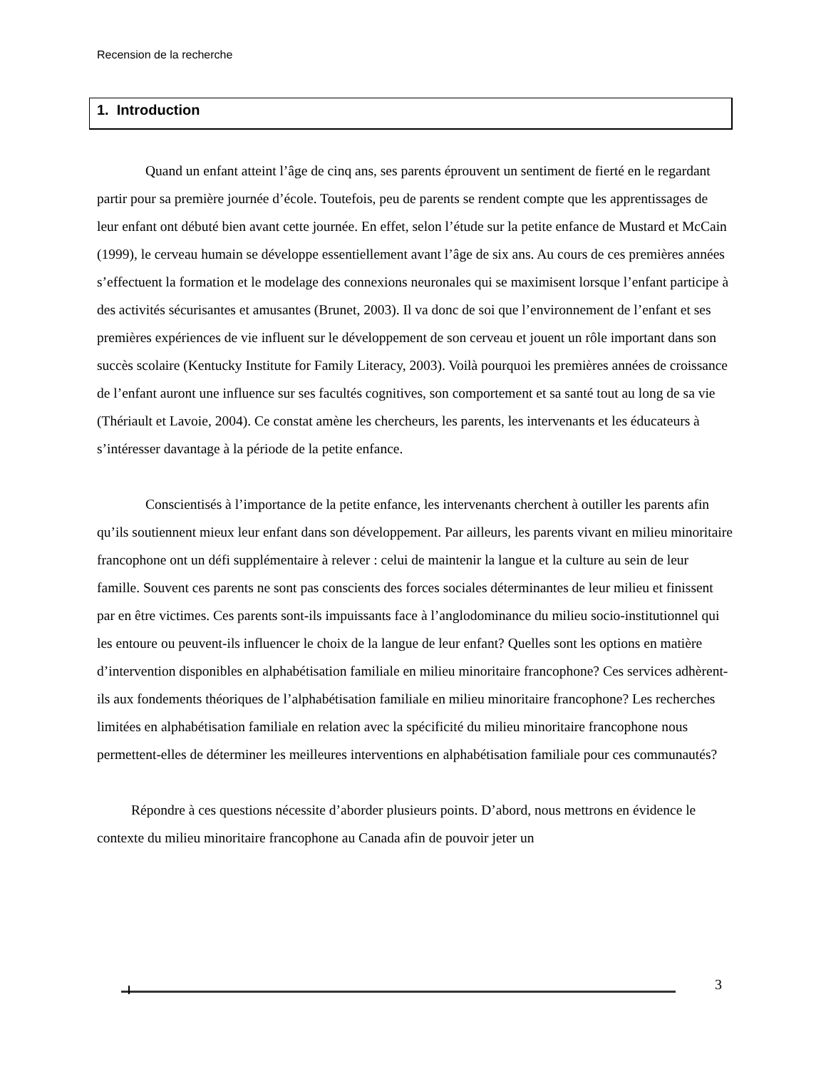Recension de la recherche
1. Introduction
Quand un enfant atteint l’âge de cinq ans, ses parents éprouvent un sentiment de fierté en le regardant partir pour sa première journée d’école. Toutefois, peu de parents se rendent compte que les apprentissages de leur enfant ont débuté bien avant cette journée. En effet, selon l’étude sur la petite enfance de Mustard et McCain (1999), le cerveau humain se développe essentiellement avant l’âge de six ans. Au cours de ces premières années s’effectuent la formation et le modelage des connexions neuronales qui se maximisent lorsque l’enfant participe à des activités sécurisantes et amusantes (Brunet, 2003). Il va donc de soi que l’environnement de l’enfant et ses premières expériences de vie influent sur le développement de son cerveau et jouent un rôle important dans son succès scolaire (Kentucky Institute for Family Literacy, 2003). Voilà pourquoi les premières années de croissance de l’enfant auront une influence sur ses facultés cognitives, son comportement et sa santé tout au long de sa vie (Thériault et Lavoie, 2004). Ce constat amène les chercheurs, les parents, les intervenants et les éducateurs à s’intéresser davantage à la période de la petite enfance.
Conscientisés à l’importance de la petite enfance, les intervenants cherchent à outiller les parents afin qu’ils soutiennent mieux leur enfant dans son développement. Par ailleurs, les parents vivant en milieu minoritaire francophone ont un défi supplémentaire à relever : celui de maintenir la langue et la culture au sein de leur famille. Souvent ces parents ne sont pas conscients des forces sociales déterminantes de leur milieu et finissent par en être victimes. Ces parents sont-ils impuissants face à l’anglodominance du milieu socio-institutionnel qui les entoure ou peuvent-ils influencer le choix de la langue de leur enfant? Quelles sont les options en matière d’intervention disponibles en alphabétisation familiale en milieu minoritaire francophone? Ces services adhèrent-ils aux fondements théoriques de l’alphabétisation familiale en milieu minoritaire francophone? Les recherches limitées en alphabétisation familiale en relation avec la spécificité du milieu minoritaire francophone nous permettent-elles de déterminer les meilleures interventions en alphabétisation familiale pour ces communautés?
Répondre à ces questions nécessite d’aborder plusieurs points. D’abord, nous mettrons en évidence le contexte du milieu minoritaire francophone au Canada afin de pouvoir jeter un
3